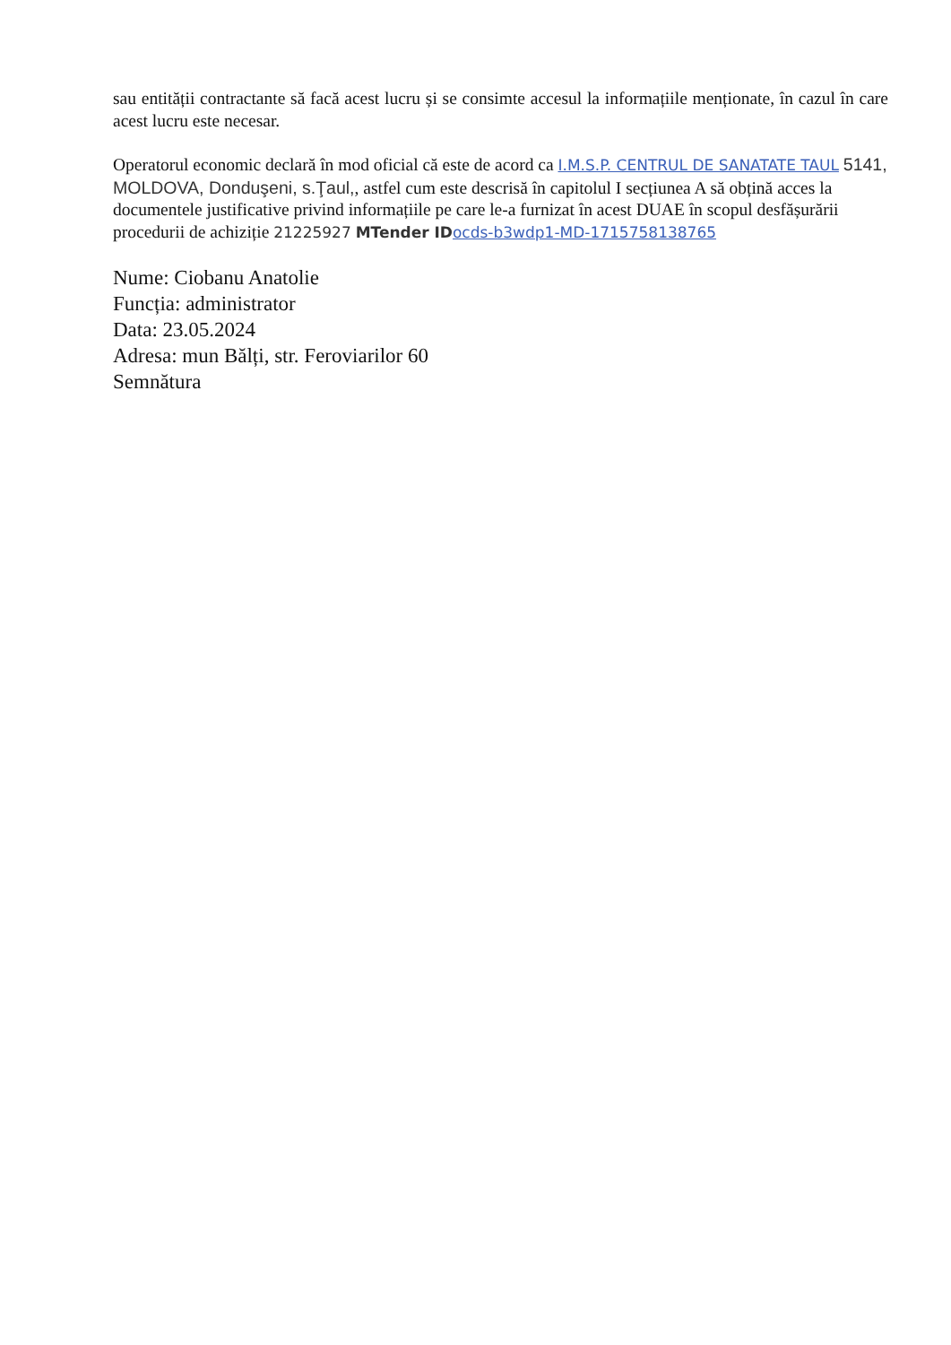sau entității contractante să facă acest lucru și se consimte accesul la informațiile menționate, în cazul în care acest lucru este necesar.
Operatorul economic declară în mod oficial că este de acord ca I.M.S.P. CENTRUL DE SANATATE TAUL 5141, MOLDOVA, Donduşeni, s.Ţaul,, astfel cum este descrisă în capitolul I secțiunea A să obțină acces la documentele justificative privind informațiile pe care le-a furnizat în acest DUAE în scopul desfășurării procedurii de achiziție 21225927 MTender ID ocds-b3wdp1-MD-1715758138765
Nume: Ciobanu Anatolie
Funcția: administrator
Data: 23.05.2024
Adresa: mun Bălți, str. Feroviarilor 60
Semnătura